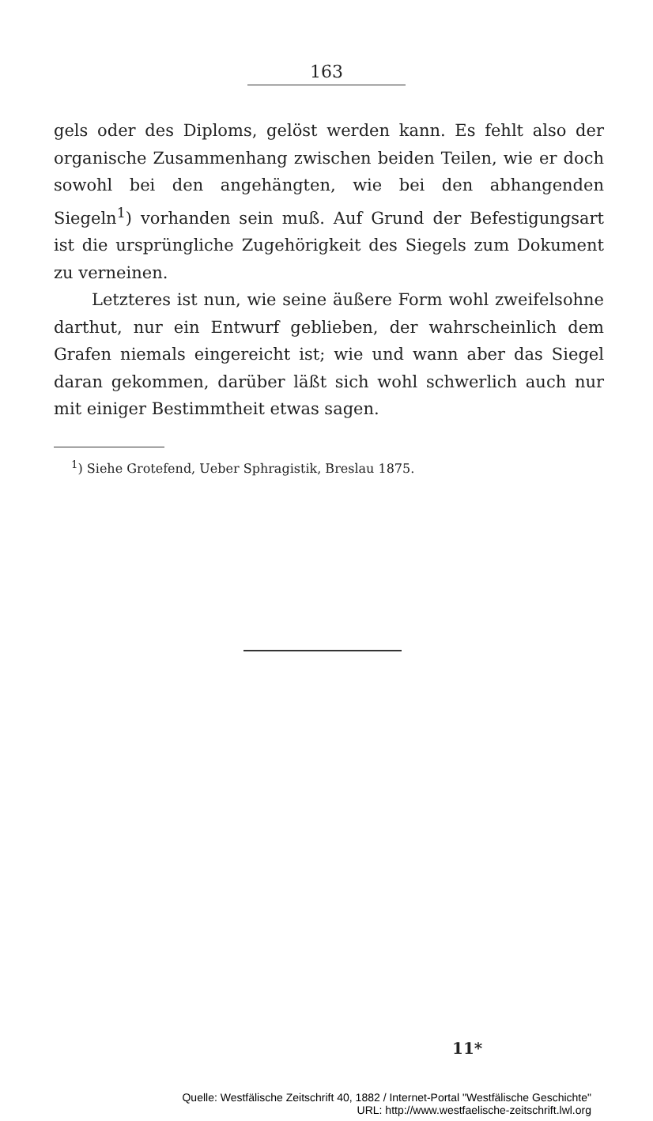163
gels oder des Diploms, gelöst werden kann. Es fehlt also der organische Zusammenhang zwischen beiden Teilen, wie er doch sowohl bei den angehängten, wie bei den abhangenden Siegeln<sup>1</sup>) vorhanden sein muß. Auf Grund der Befestigungsart ist die ursprüngliche Zugehörigkeit des Siegels zum Dokument zu verneinen.
Letzteres ist nun, wie seine äußere Form wohl zweifelsohne darthut, nur ein Entwurf geblieben, der wahrscheinlich dem Grafen niemals eingereicht ist; wie und wann aber das Siegel daran gekommen, darüber läßt sich wohl schwerlich auch nur mit einiger Bestimmtheit etwas sagen.
<sup>1</sup>) Siehe Grotefend, Ueber Sphragistik, Breslau 1875.
11*
Quelle: Westfälische Zeitschrift 40, 1882 / Internet-Portal "Westfälische Geschichte"
URL: http://www.westfaelische-zeitschrift.lwl.org